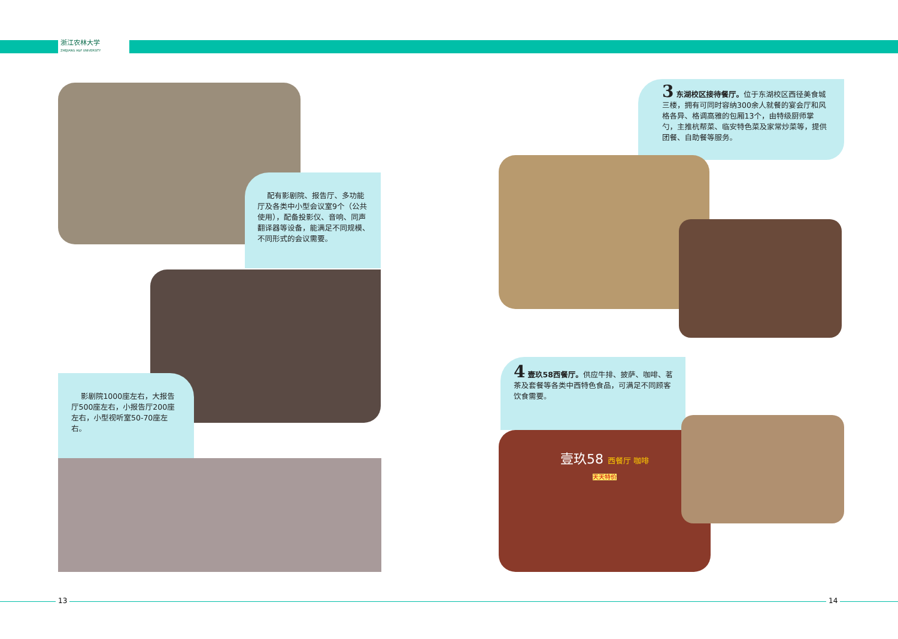浙江农林大学
ZHEJIANG A&F UNIVERSITY
配有影剧院、报告厅、多功能厅及各类中小型会议室9个（公共使用），配备投影仪、音响、同声翻译器等设备，能满足不同规模、不同形式的会议需要。
影剧院1000座左右，大报告厅500座左右，小报告厅200座左右，小型视听室50-70座左右。
3 东湖校区接待餐厅。位于东湖校区西径美食城三楼，拥有可同时容纳300余人就餐的宴会厅和风格各异、格调高雅的包厢13个，由特级厨师掌勺，主推杭帮菜、临安特色菜及家常炒菜等，提供团餐、自助餐等服务。
4 壹玖58西餐厅。供应牛排、披萨、咖啡、茗茶及套餐等各类中西特色食品，可满足不同顾客饮食需要。
壹玖58 西餐厅 咖啡
天天特价
13 14